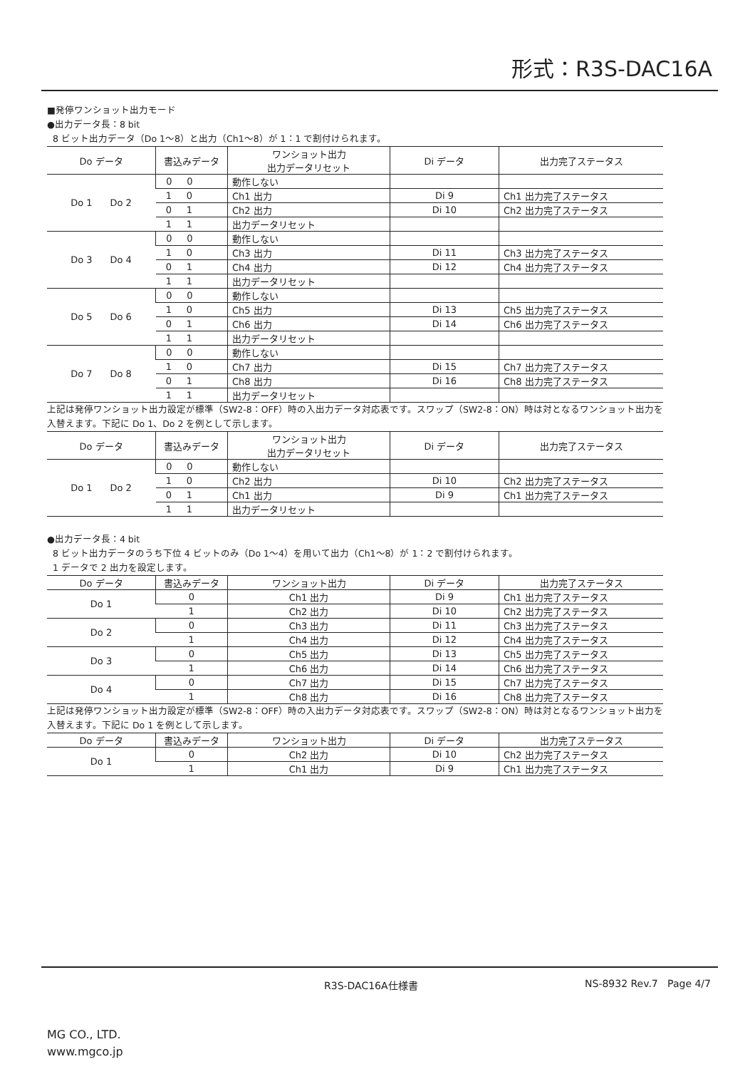形式：R3S-DAC16A
■発停ワンショット出力モード
●出力データ長：8 bit
8 ビット出力データ（Do 1〜8）と出力（Ch1〜8）が 1：1 で割付けられます。
| Do データ | 書込みデータ | ワンショット出力 出力データリセット | Di データ | 出力完了ステータス |
| --- | --- | --- | --- | --- |
| Do 1 Do 2 | 0 0 | 動作しない | | |
| | 1 0 | Ch1 出力 | Di 9 | Ch1 出力完了ステータス |
| | 0 1 | Ch2 出力 | Di 10 | Ch2 出力完了ステータス |
| | 1 1 | 出力データリセット | | |
| Do 3 Do 4 | 0 0 | 動作しない | | |
| | 1 0 | Ch3 出力 | Di 11 | Ch3 出力完了ステータス |
| | 0 1 | Ch4 出力 | Di 12 | Ch4 出力完了ステータス |
| | 1 1 | 出力データリセット | | |
| Do 5 Do 6 | 0 0 | 動作しない | | |
| | 1 0 | Ch5 出力 | Di 13 | Ch5 出力完了ステータス |
| | 0 1 | Ch6 出力 | Di 14 | Ch6 出力完了ステータス |
| | 1 1 | 出力データリセット | | |
| Do 7 Do 8 | 0 0 | 動作しない | | |
| | 1 0 | Ch7 出力 | Di 15 | Ch7 出力完了ステータス |
| | 0 1 | Ch8 出力 | Di 16 | Ch8 出力完了ステータス |
| | 1 1 | 出力データリセット | | |
上記は発停ワンショット出力設定が標準（SW2-8：OFF）時の入出力データ対応表です。スワップ（SW2-8：ON）時は対となるワンショット出力を入替えます。下記に Do 1、Do 2 を例として示します。
| Do データ | 書込みデータ | ワンショット出力 出力データリセット | Di データ | 出力完了ステータス |
| --- | --- | --- | --- | --- |
| Do 1 Do 2 | 0 0 | 動作しない | | |
| | 1 0 | Ch2 出力 | Di 10 | Ch2 出力完了ステータス |
| | 0 1 | Ch1 出力 | Di 9 | Ch1 出力完了ステータス |
| | 1 1 | 出力データリセット | | |
●出力データ長：4 bit
8 ビット出力データのうち下位 4 ビットのみ（Do 1〜4）を用いて出力（Ch1〜8）が 1：2 で割付けられます。
1 データで 2 出力を設定します。
| Do データ | 書込みデータ | ワンショット出力 | Di データ | 出力完了ステータス |
| --- | --- | --- | --- | --- |
| Do 1 | 0 | Ch1 出力 | Di 9 | Ch1 出力完了ステータス |
| | 1 | Ch2 出力 | Di 10 | Ch2 出力完了ステータス |
| Do 2 | 0 | Ch3 出力 | Di 11 | Ch3 出力完了ステータス |
| | 1 | Ch4 出力 | Di 12 | Ch4 出力完了ステータス |
| Do 3 | 0 | Ch5 出力 | Di 13 | Ch5 出力完了ステータス |
| | 1 | Ch6 出力 | Di 14 | Ch6 出力完了ステータス |
| Do 4 | 0 | Ch7 出力 | Di 15 | Ch7 出力完了ステータス |
| | 1 | Ch8 出力 | Di 16 | Ch8 出力完了ステータス |
上記は発停ワンショット出力設定が標準（SW2-8：OFF）時の入出力データ対応表です。スワップ（SW2-8：ON）時は対となるワンショット出力を入替えます。下記に Do 1 を例として示します。
| Do データ | 書込みデータ | ワンショット出力 | Di データ | 出力完了ステータス |
| --- | --- | --- | --- | --- |
| Do 1 | 0 | Ch2 出力 | Di 10 | Ch2 出力完了ステータス |
| | 1 | Ch1 出力 | Di 9 | Ch1 出力完了ステータス |
R3S-DAC16A仕様書 NS-8932 Rev.7 Page 4/7
MG CO., LTD.
www.mgco.jp